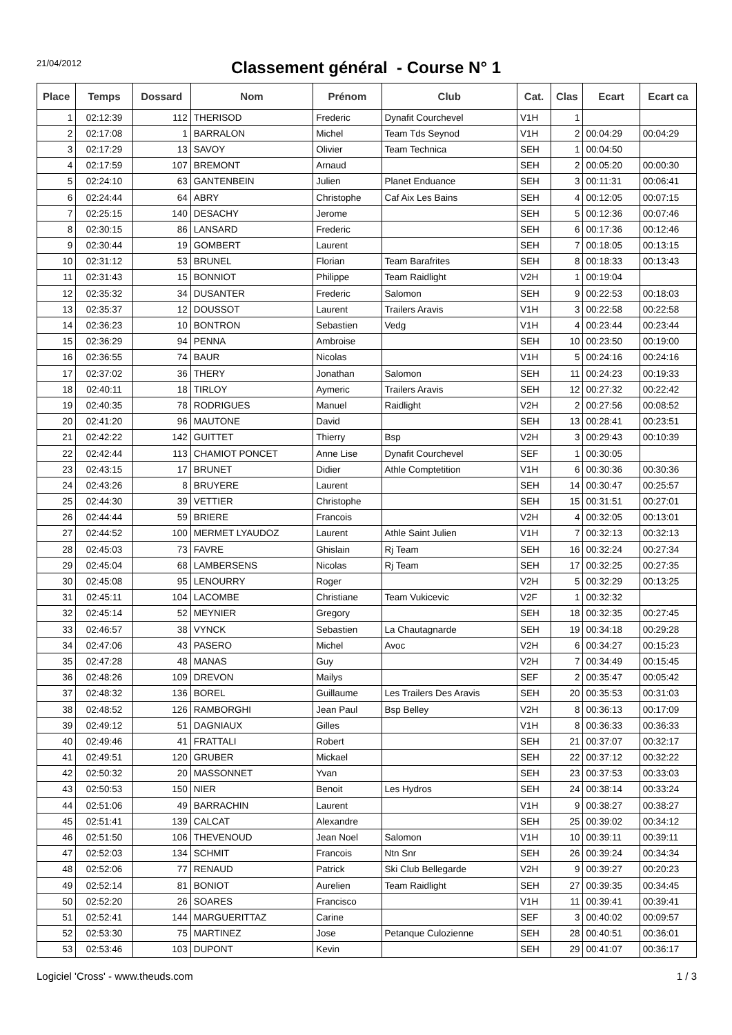21/04/2012
Classement général - Course N° 1
| Place | Temps | Dossard | Nom | Prénom | Club | Cat. | Clas | Ecart | Ecart ca |
| --- | --- | --- | --- | --- | --- | --- | --- | --- | --- |
| 1 | 02:12:39 | 112 | THERISOD | Frederic | Dynafit Courchevel | V1H | 1 | | |
| 2 | 02:17:08 | 1 | BARRALON | Michel | Team Tds Seynod | V1H | 2 | 00:04:29 | 00:04:29 |
| 3 | 02:17:29 | 13 | SAVOY | Olivier | Team Technica | SEH | 1 | 00:04:50 | |
| 4 | 02:17:59 | 107 | BREMONT | Arnaud | | SEH | 2 | 00:05:20 | 00:00:30 |
| 5 | 02:24:10 | 63 | GANTENBEIN | Julien | Planet Enduance | SEH | 3 | 00:11:31 | 00:06:41 |
| 6 | 02:24:44 | 64 | ABRY | Christophe | Caf Aix Les Bains | SEH | 4 | 00:12:05 | 00:07:15 |
| 7 | 02:25:15 | 140 | DESACHY | Jerome | | SEH | 5 | 00:12:36 | 00:07:46 |
| 8 | 02:30:15 | 86 | LANSARD | Frederic | | SEH | 6 | 00:17:36 | 00:12:46 |
| 9 | 02:30:44 | 19 | GOMBERT | Laurent | | SEH | 7 | 00:18:05 | 00:13:15 |
| 10 | 02:31:12 | 53 | BRUNEL | Florian | Team Barafrites | SEH | 8 | 00:18:33 | 00:13:43 |
| 11 | 02:31:43 | 15 | BONNIOT | Philippe | Team Raidlight | V2H | 1 | 00:19:04 | |
| 12 | 02:35:32 | 34 | DUSANTER | Frederic | Salomon | SEH | 9 | 00:22:53 | 00:18:03 |
| 13 | 02:35:37 | 12 | DOUSSOT | Laurent | Trailers Aravis | V1H | 3 | 00:22:58 | 00:22:58 |
| 14 | 02:36:23 | 10 | BONTRON | Sebastien | Vedg | V1H | 4 | 00:23:44 | 00:23:44 |
| 15 | 02:36:29 | 94 | PENNA | Ambroise | | SEH | 10 | 00:23:50 | 00:19:00 |
| 16 | 02:36:55 | 74 | BAUR | Nicolas | | V1H | 5 | 00:24:16 | 00:24:16 |
| 17 | 02:37:02 | 36 | THERY | Jonathan | Salomon | SEH | 11 | 00:24:23 | 00:19:33 |
| 18 | 02:40:11 | 18 | TIRLOY | Aymeric | Trailers Aravis | SEH | 12 | 00:27:32 | 00:22:42 |
| 19 | 02:40:35 | 78 | RODRIGUES | Manuel | Raidlight | V2H | 2 | 00:27:56 | 00:08:52 |
| 20 | 02:41:20 | 96 | MAUTONE | David | | SEH | 13 | 00:28:41 | 00:23:51 |
| 21 | 02:42:22 | 142 | GUITTET | Thierry | Bsp | V2H | 3 | 00:29:43 | 00:10:39 |
| 22 | 02:42:44 | 113 | CHAMIOT PONCET | Anne Lise | Dynafit Courchevel | SEF | 1 | 00:30:05 | |
| 23 | 02:43:15 | 17 | BRUNET | Didier | Athle Comptetition | V1H | 6 | 00:30:36 | 00:30:36 |
| 24 | 02:43:26 | 8 | BRUYERE | Laurent | | SEH | 14 | 00:30:47 | 00:25:57 |
| 25 | 02:44:30 | 39 | VETTIER | Christophe | | SEH | 15 | 00:31:51 | 00:27:01 |
| 26 | 02:44:44 | 59 | BRIERE | Francois | | V2H | 4 | 00:32:05 | 00:13:01 |
| 27 | 02:44:52 | 100 | MERMET LYAUDOZ | Laurent | Athle Saint Julien | V1H | 7 | 00:32:13 | 00:32:13 |
| 28 | 02:45:03 | 73 | FAVRE | Ghislain | Rj Team | SEH | 16 | 00:32:24 | 00:27:34 |
| 29 | 02:45:04 | 68 | LAMBERSENS | Nicolas | Rj Team | SEH | 17 | 00:32:25 | 00:27:35 |
| 30 | 02:45:08 | 95 | LENOURRY | Roger | | V2H | 5 | 00:32:29 | 00:13:25 |
| 31 | 02:45:11 | 104 | LACOMBE | Christiane | Team Vukicevic | V2F | 1 | 00:32:32 | |
| 32 | 02:45:14 | 52 | MEYNIER | Gregory | | SEH | 18 | 00:32:35 | 00:27:45 |
| 33 | 02:46:57 | 38 | VYNCK | Sebastien | La Chautagnarde | SEH | 19 | 00:34:18 | 00:29:28 |
| 34 | 02:47:06 | 43 | PASERO | Michel | Avoc | V2H | 6 | 00:34:27 | 00:15:23 |
| 35 | 02:47:28 | 48 | MANAS | Guy | | V2H | 7 | 00:34:49 | 00:15:45 |
| 36 | 02:48:26 | 109 | DREVON | Mailys | | SEF | 2 | 00:35:47 | 00:05:42 |
| 37 | 02:48:32 | 136 | BOREL | Guillaume | Les Trailers Des Aravis | SEH | 20 | 00:35:53 | 00:31:03 |
| 38 | 02:48:52 | 126 | RAMBORGHI | Jean Paul | Bsp Belley | V2H | 8 | 00:36:13 | 00:17:09 |
| 39 | 02:49:12 | 51 | DAGNIAUX | Gilles | | V1H | 8 | 00:36:33 | 00:36:33 |
| 40 | 02:49:46 | 41 | FRATTALI | Robert | | SEH | 21 | 00:37:07 | 00:32:17 |
| 41 | 02:49:51 | 120 | GRUBER | Mickael | | SEH | 22 | 00:37:12 | 00:32:22 |
| 42 | 02:50:32 | 20 | MASSONNET | Yvan | | SEH | 23 | 00:37:53 | 00:33:03 |
| 43 | 02:50:53 | 150 | NIER | Benoit | Les Hydros | SEH | 24 | 00:38:14 | 00:33:24 |
| 44 | 02:51:06 | 49 | BARRACHIN | Laurent | | V1H | 9 | 00:38:27 | 00:38:27 |
| 45 | 02:51:41 | 139 | CALCAT | Alexandre | | SEH | 25 | 00:39:02 | 00:34:12 |
| 46 | 02:51:50 | 106 | THEVENOUD | Jean Noel | Salomon | V1H | 10 | 00:39:11 | 00:39:11 |
| 47 | 02:52:03 | 134 | SCHMIT | Francois | Ntn Snr | SEH | 26 | 00:39:24 | 00:34:34 |
| 48 | 02:52:06 | 77 | RENAUD | Patrick | Ski Club Bellegarde | V2H | 9 | 00:39:27 | 00:20:23 |
| 49 | 02:52:14 | 81 | BONIOT | Aurelien | Team Raidlight | SEH | 27 | 00:39:35 | 00:34:45 |
| 50 | 02:52:20 | 26 | SOARES | Francisco | | V1H | 11 | 00:39:41 | 00:39:41 |
| 51 | 02:52:41 | 144 | MARGUERITTAZ | Carine | | SEF | 3 | 00:40:02 | 00:09:57 |
| 52 | 02:53:30 | 75 | MARTINEZ | Jose | Petanque Culozienne | SEH | 28 | 00:40:51 | 00:36:01 |
| 53 | 02:53:46 | 103 | DUPONT | Kevin | | SEH | 29 | 00:41:07 | 00:36:17 |
Logiciel 'Cross' - www.theuds.com 1 / 3